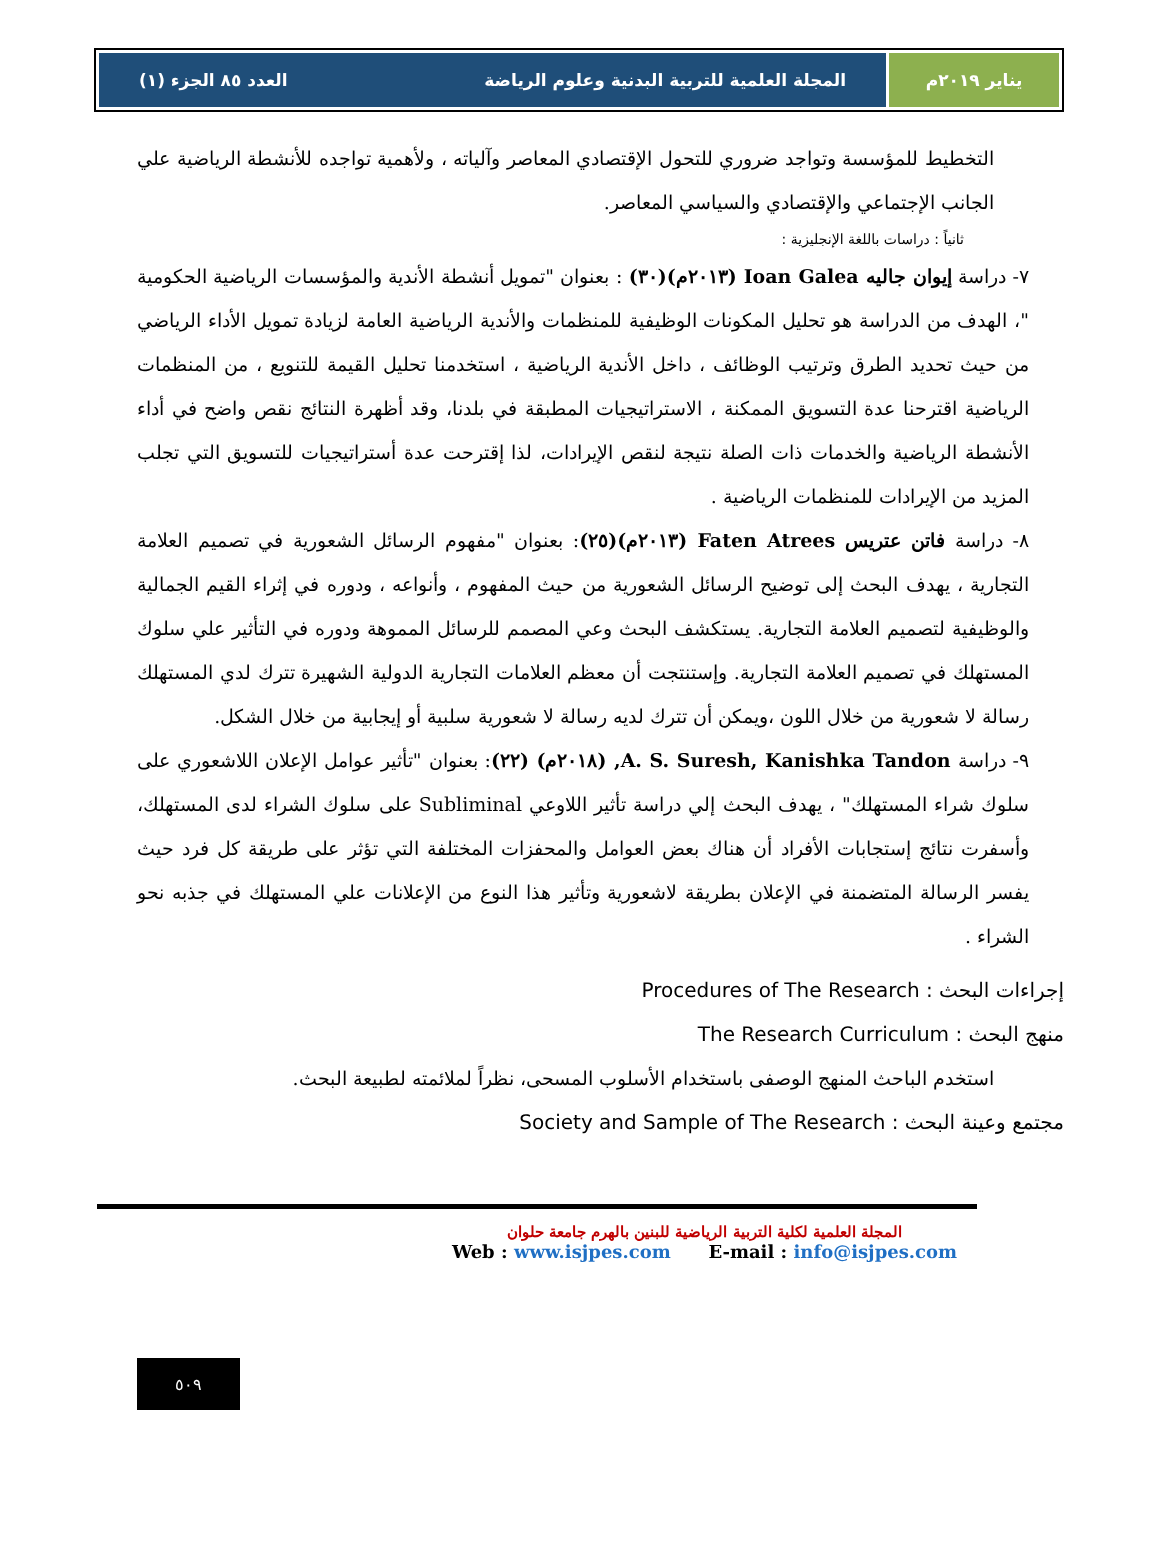يناير ٢٠١٩م المجلة العلمية للتربية البدنية وعلوم الرياضة العدد ٨٥ الجزء (١)
التخطيط للمؤسسة وتواجد ضروري للتحول الإقتصادي المعاصر وآلياته ، ولأهمية تواجده للأنشطة الرياضية علي الجانب الإجتماعي والإقتصادي والسياسي المعاصر.
ثانياً : دراسات باللغة الإنجليزية :
٧- دراسة إيوان جاليه Ioan Galea (٢٠١٣م)(٣٠) : بعنوان "تمويل أنشطة الأندية والمؤسسات الرياضية الحكومية "، الهدف من الدراسة هو تحليل المكونات الوظيفية للمنظمات والأندية الرياضية العامة لزيادة تمويل الأداء الرياضي من حيث تحديد الطرق وترتيب الوظائف ، داخل الأندية الرياضية ، استخدمنا تحليل القيمة للتنويع ، من المنظمات الرياضية اقترحنا عدة التسويق الممكنة ، الاستراتيجيات المطبقة في بلدنا، وقد أظهرة النتائج نقص واضح في أداء الأنشطة الرياضية والخدمات ذات الصلة نتيجة لنقص الإيرادات، لذا إقترحت عدة أستراتيجيات للتسويق التي تجلب المزيد من الإيرادات للمنظمات الرياضية .
٨- دراسة فاتن عتريس Faten Atrees (٢٠١٣م)(٢٥): بعنوان "مفهوم الرسائل الشعورية في تصميم العلامة التجارية ، يهدف البحث إلى توضيح الرسائل الشعورية من حيث المفهوم ، وأنواعه ، ودوره في إثراء القيم الجمالية والوظيفية لتصميم العلامة التجارية. يستكشف البحث وعي المصمم للرسائل المموهة ودوره في التأثير علي سلوك المستهلك في تصميم العلامة التجارية. وإستنتجت أن معظم العلامات التجارية الدولية الشهيرة تترك لدي المستهلك رسالة لا شعورية من خلال اللون ،ويمكن أن تترك لديه رسالة لا شعورية سلبية أو إيجابية من خلال الشكل.
٩- دراسة A. S. Suresh, Kanishka Tandon, (٢٠١٨م) (٢٢): بعنوان "تأثير عوامل الإعلان اللاشعوري على سلوك شراء المستهلك" ، يهدف البحث إلي دراسة تأثير اللاوعي Subliminal على سلوك الشراء لدى المستهلك، وأسفرت نتائج إستجابات الأفراد أن هناك بعض العوامل والمحفزات المختلفة التي تؤثر على طريقة كل فرد حيث يفسر الرسالة المتضمنة في الإعلان بطريقة لاشعورية وتأثير هذا النوع من الإعلانات علي المستهلك في جذبه نحو الشراء .
إجراءات البحث : Procedures of The Research
منهج البحث : The Research Curriculum
استخدم الباحث المنهج الوصفى باستخدام الأسلوب المسحى، نظراً لملائمته لطبيعة البحث.
مجتمع وعينة البحث : Society and Sample of The Research
المجلة العلمية لكلية التربية الرياضية للبنين بالهرم جامعة حلوان
Web : www.isjpes.com E-mail : info@isjpes.com
٥٠٩